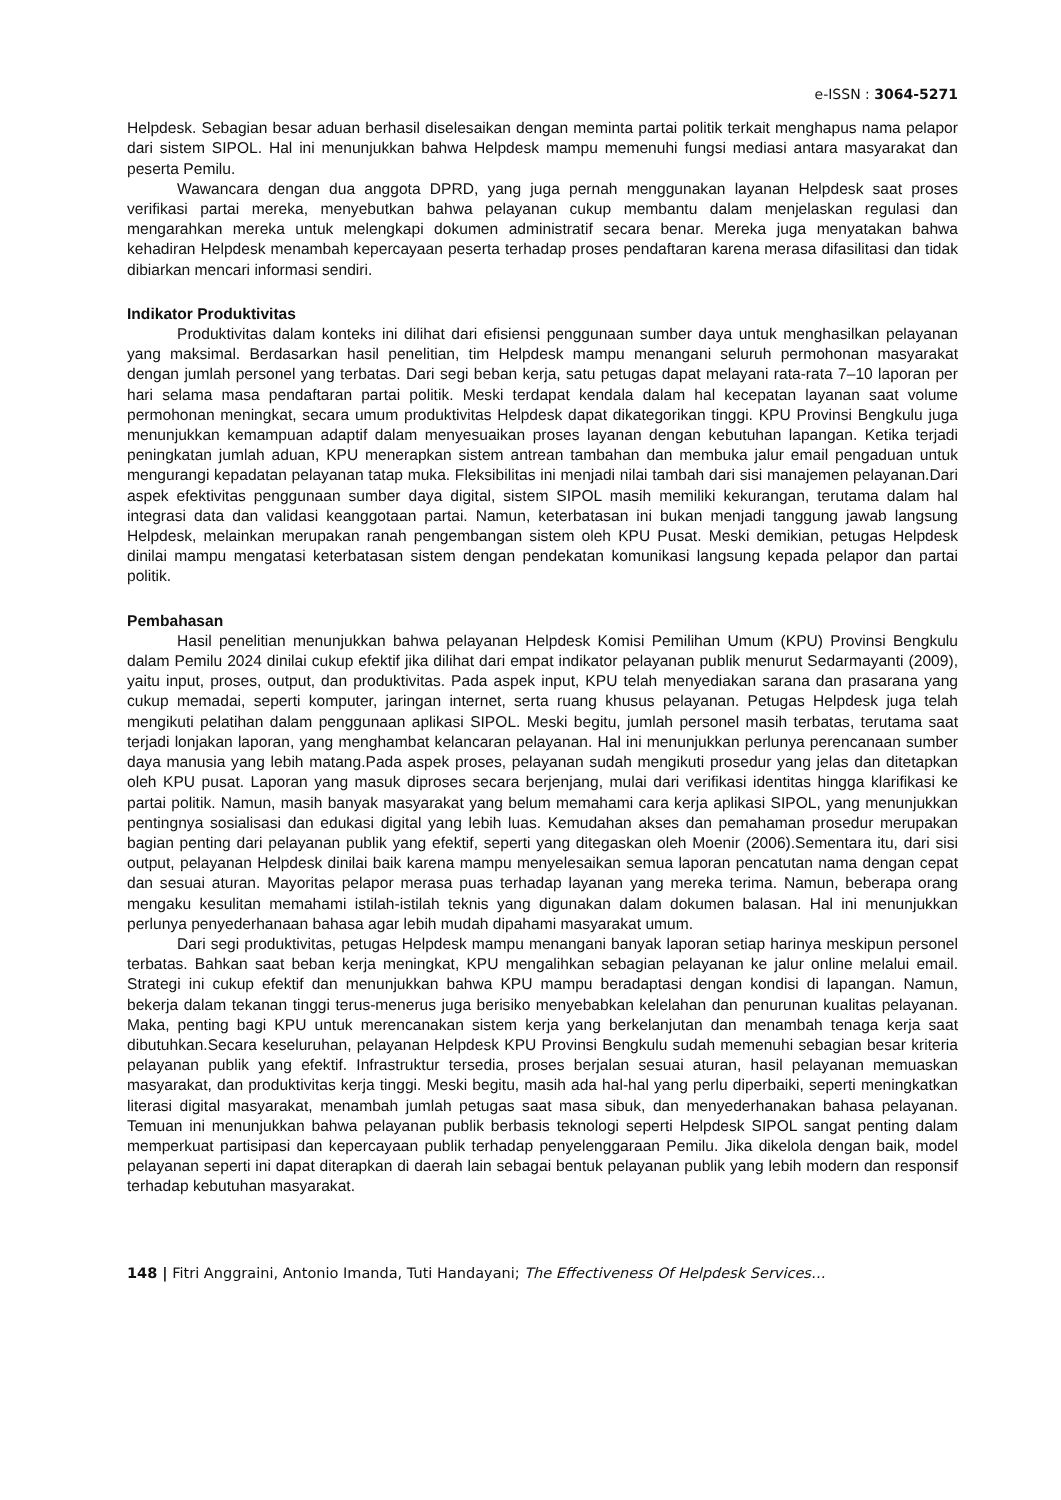e-ISSN : 3064-5271
Helpdesk. Sebagian besar aduan berhasil diselesaikan dengan meminta partai politik terkait menghapus nama pelapor dari sistem SIPOL. Hal ini menunjukkan bahwa Helpdesk mampu memenuhi fungsi mediasi antara masyarakat dan peserta Pemilu.
Wawancara dengan dua anggota DPRD, yang juga pernah menggunakan layanan Helpdesk saat proses verifikasi partai mereka, menyebutkan bahwa pelayanan cukup membantu dalam menjelaskan regulasi dan mengarahkan mereka untuk melengkapi dokumen administratif secara benar. Mereka juga menyatakan bahwa kehadiran Helpdesk menambah kepercayaan peserta terhadap proses pendaftaran karena merasa difasilitasi dan tidak dibiarkan mencari informasi sendiri.
Indikator Produktivitas
Produktivitas dalam konteks ini dilihat dari efisiensi penggunaan sumber daya untuk menghasilkan pelayanan yang maksimal. Berdasarkan hasil penelitian, tim Helpdesk mampu menangani seluruh permohonan masyarakat dengan jumlah personel yang terbatas. Dari segi beban kerja, satu petugas dapat melayani rata-rata 7–10 laporan per hari selama masa pendaftaran partai politik. Meski terdapat kendala dalam hal kecepatan layanan saat volume permohonan meningkat, secara umum produktivitas Helpdesk dapat dikategorikan tinggi. KPU Provinsi Bengkulu juga menunjukkan kemampuan adaptif dalam menyesuaikan proses layanan dengan kebutuhan lapangan. Ketika terjadi peningkatan jumlah aduan, KPU menerapkan sistem antrean tambahan dan membuka jalur email pengaduan untuk mengurangi kepadatan pelayanan tatap muka. Fleksibilitas ini menjadi nilai tambah dari sisi manajemen pelayanan.Dari aspek efektivitas penggunaan sumber daya digital, sistem SIPOL masih memiliki kekurangan, terutama dalam hal integrasi data dan validasi keanggotaan partai. Namun, keterbatasan ini bukan menjadi tanggung jawab langsung Helpdesk, melainkan merupakan ranah pengembangan sistem oleh KPU Pusat. Meski demikian, petugas Helpdesk dinilai mampu mengatasi keterbatasan sistem dengan pendekatan komunikasi langsung kepada pelapor dan partai politik.
Pembahasan
Hasil penelitian menunjukkan bahwa pelayanan Helpdesk Komisi Pemilihan Umum (KPU) Provinsi Bengkulu dalam Pemilu 2024 dinilai cukup efektif jika dilihat dari empat indikator pelayanan publik menurut Sedarmayanti (2009), yaitu input, proses, output, dan produktivitas. Pada aspek input, KPU telah menyediakan sarana dan prasarana yang cukup memadai, seperti komputer, jaringan internet, serta ruang khusus pelayanan. Petugas Helpdesk juga telah mengikuti pelatihan dalam penggunaan aplikasi SIPOL. Meski begitu, jumlah personel masih terbatas, terutama saat terjadi lonjakan laporan, yang menghambat kelancaran pelayanan. Hal ini menunjukkan perlunya perencanaan sumber daya manusia yang lebih matang.Pada aspek proses, pelayanan sudah mengikuti prosedur yang jelas dan ditetapkan oleh KPU pusat. Laporan yang masuk diproses secara berjenjang, mulai dari verifikasi identitas hingga klarifikasi ke partai politik. Namun, masih banyak masyarakat yang belum memahami cara kerja aplikasi SIPOL, yang menunjukkan pentingnya sosialisasi dan edukasi digital yang lebih luas. Kemudahan akses dan pemahaman prosedur merupakan bagian penting dari pelayanan publik yang efektif, seperti yang ditegaskan oleh Moenir (2006).Sementara itu, dari sisi output, pelayanan Helpdesk dinilai baik karena mampu menyelesaikan semua laporan pencatutan nama dengan cepat dan sesuai aturan. Mayoritas pelapor merasa puas terhadap layanan yang mereka terima. Namun, beberapa orang mengaku kesulitan memahami istilah-istilah teknis yang digunakan dalam dokumen balasan. Hal ini menunjukkan perlunya penyederhanaan bahasa agar lebih mudah dipahami masyarakat umum.
Dari segi produktivitas, petugas Helpdesk mampu menangani banyak laporan setiap harinya meskipun personel terbatas. Bahkan saat beban kerja meningkat, KPU mengalihkan sebagian pelayanan ke jalur online melalui email. Strategi ini cukup efektif dan menunjukkan bahwa KPU mampu beradaptasi dengan kondisi di lapangan. Namun, bekerja dalam tekanan tinggi terus-menerus juga berisiko menyebabkan kelelahan dan penurunan kualitas pelayanan. Maka, penting bagi KPU untuk merencanakan sistem kerja yang berkelanjutan dan menambah tenaga kerja saat dibutuhkan.Secara keseluruhan, pelayanan Helpdesk KPU Provinsi Bengkulu sudah memenuhi sebagian besar kriteria pelayanan publik yang efektif. Infrastruktur tersedia, proses berjalan sesuai aturan, hasil pelayanan memuaskan masyarakat, dan produktivitas kerja tinggi. Meski begitu, masih ada hal-hal yang perlu diperbaiki, seperti meningkatkan literasi digital masyarakat, menambah jumlah petugas saat masa sibuk, dan menyederhanakan bahasa pelayanan. Temuan ini menunjukkan bahwa pelayanan publik berbasis teknologi seperti Helpdesk SIPOL sangat penting dalam memperkuat partisipasi dan kepercayaan publik terhadap penyelenggaraan Pemilu. Jika dikelola dengan baik, model pelayanan seperti ini dapat diterapkan di daerah lain sebagai bentuk pelayanan publik yang lebih modern dan responsif terhadap kebutuhan masyarakat.
148 | Fitri Anggraini, Antonio Imanda, Tuti Handayani; The Effectiveness Of Helpdesk Services…